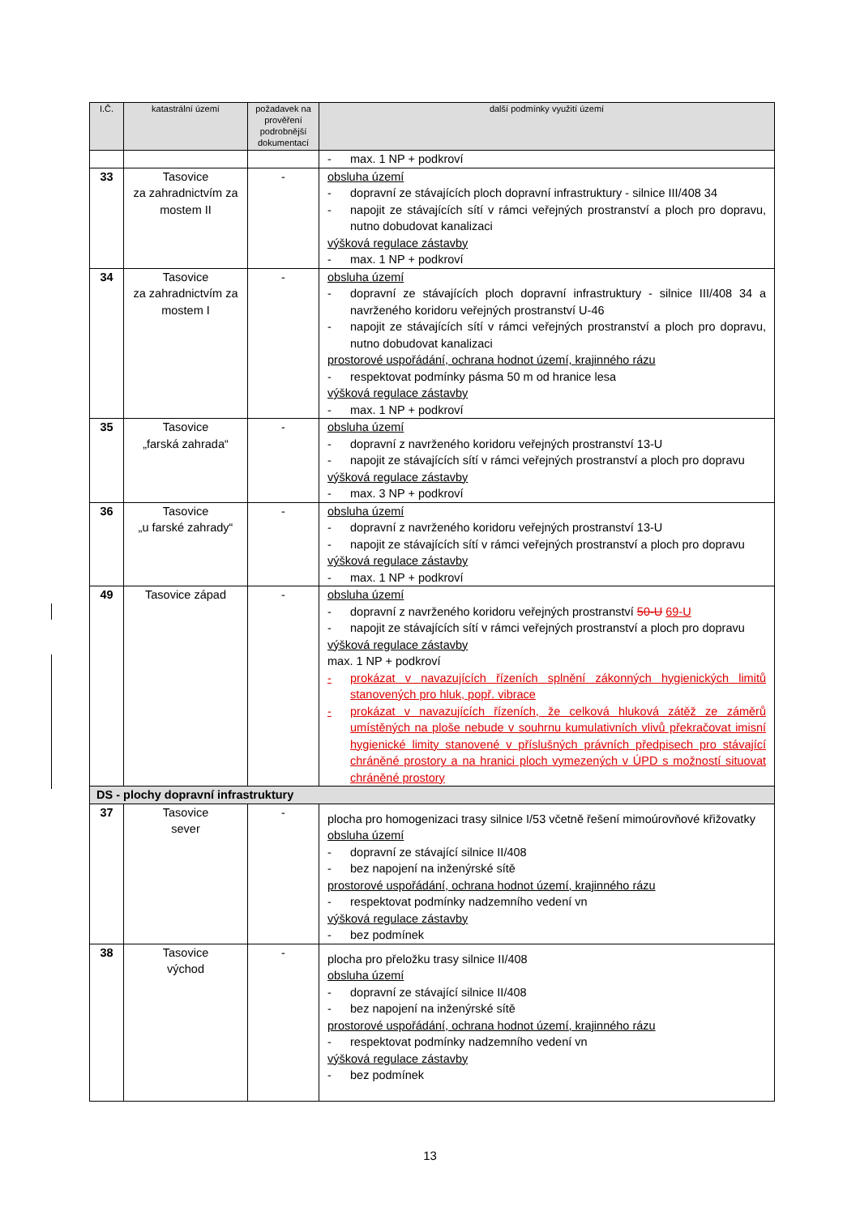| I.Č. | katastrální území | požadavek na prověření podrobnější dokumentací | další podmínky využití území |
| --- | --- | --- | --- |
| | | | - max. 1 NP + podkroví |
| 33 | Tasovice za zahradnictvím za mostem II | - | obsluha území - dopravní ze stávajících ploch dopravní infrastruktury - silnice III/408 34 - napojit ze stávajících sítí v rámci veřejných prostranství a ploch pro dopravu, nutno dobudovat kanalizaci výšková regulace zástavby - max. 1 NP + podkroví |
| 34 | Tasovice za zahradnictvím za mostem I | - | obsluha území - dopravní ze stávajících ploch dopravní infrastruktury - silnice III/408 34 a navrženého koridoru veřejných prostranství U-46 - napojit ze stávajících sítí v rámci veřejných prostranství a ploch pro dopravu, nutno dobudovat kanalizaci prostorové uspořádání, ochrana hodnot území, krajinného rázu - respektovat podmínky pásma 50 m od hranice lesa výšková regulace zástavby - max. 1 NP + podkroví |
| 35 | Tasovice „farská zahrada“ | - | obsluha území - dopravní z navrženého koridoru veřejných prostranství 13-U - napojit ze stávajících sítí v rámci veřejných prostranství a ploch pro dopravu výšková regulace zástavby - max. 3 NP + podkroví |
| 36 | Tasovice „u farské zahrady“ | - | obsluha území - dopravní z navrženého koridoru veřejných prostranství 13-U - napojit ze stávajících sítí v rámci veřejných prostranství a ploch pro dopravu výšková regulace zástavby - max. 1 NP + podkroví |
| 49 | Tasovice západ | - | obsluha území - dopravní z navrženého koridoru veřejných prostranství 50-U 69-U - napojit ze stávajících sítí v rámci veřejných prostranství a ploch pro dopravu výšková regulace zástavby max. 1 NP + podkroví - prokázat v navazujících řízeních splnění zákonných hygienických limitů stanovených pro hluk, popř. vibrace - prokázat v navazujících řízeních, že celková hluková zátěž ze záměrů umístěných na ploše nebude v souhrnu kumulativních vlivů překračovat imisní hygienické limity stanovené v příslušných právních předpisech pro stávající chráněné prostory a na hranici ploch vymezených v ÚPD s možností situovat chráněné prostory |
| DS - plochy dopravní infrastruktury | | | |
| 37 | Tasovice sever | - | plocha pro homogenizaci trasy silnice I/53 včetně řešení mimoúrovňové křižovatky obsluha území - dopravní ze stávající silnice II/408 - bez napojení na inženýrské sítě prostorové uspořádání, ochrana hodnot území, krajinného rázu - respektovat podmínky nadzemního vedení vn výšková regulace zástavby - bez podmínek |
| 38 | Tasovice východ | - | plocha pro přeložku trasy silnice II/408 obsluha území - dopravní ze stávající silnice II/408 - bez napojení na inženýrské sítě prostorové uspořádání, ochrana hodnot území, krajinného rázu - respektovat podmínky nadzemního vedení vn výšková regulace zástavby - bez podmínek |
13